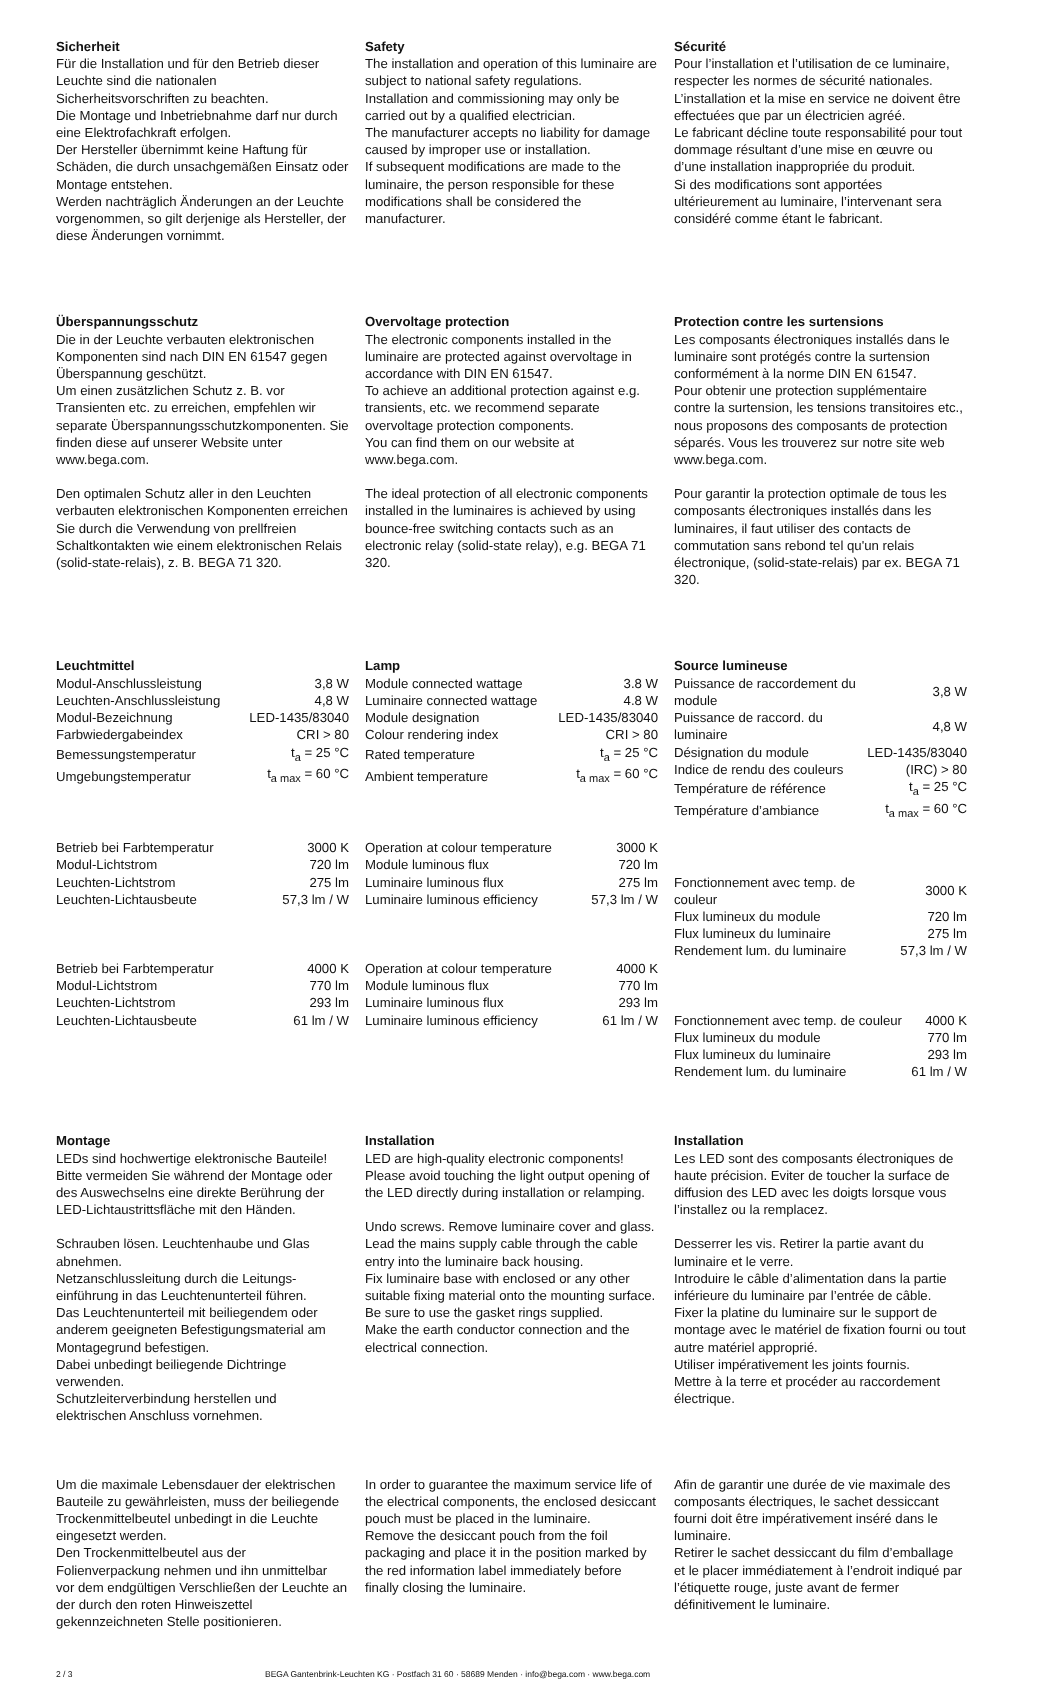Sicherheit
Für die Installation und für den Betrieb dieser Leuchte sind die nationalen Sicherheitsvorschriften zu beachten.
Die Montage und Inbetriebnahme darf nur durch eine Elektrofachkraft erfolgen.
Der Hersteller übernimmt keine Haftung für Schäden, die durch unsachgemäßen Einsatz oder Montage entstehen.
Werden nachträglich Änderungen an der Leuchte vorgenommen, so gilt derjenige als Hersteller, der diese Änderungen vornimmt.
Safety
The installation and operation of this luminaire are subject to national safety regulations.
Installation and commissioning may only be carried out by a qualified electrician.
The manufacturer accepts no liability for damage caused by improper use or installation.
If subsequent modifications are made to the luminaire, the person responsible for these modifications shall be considered the manufacturer.
Sécurité
Pour l’installation et l’utilisation de ce luminaire, respecter les normes de sécurité nationales.
L’installation et la mise en service ne doivent être effectuées que par un électricien agréé.
Le fabricant décline toute responsabilité pour tout dommage résultant d’une mise en œuvre ou d’une installation inappropriée du produit.
Si des modifications sont apportées ultérieurement au luminaire, l’intervenant sera considéré comme étant le fabricant.
Überspannungsschutz
Die in der Leuchte verbauten elektronischen Komponenten sind nach DIN EN 61547 gegen Überspannung geschützt.
Um einen zusätzlichen Schutz z. B. vor Transienten etc. zu erreichen, empfehlen wir separate Überspannungsschutzkomponenten. Sie finden diese auf unserer Website unter www.bega.com.
Den optimalen Schutz aller in den Leuchten verbauten elektronischen Komponenten erreichen Sie durch die Verwendung von prellfreien Schaltkontakten wie einem elektronischen Relais (solid-state-relais), z. B. BEGA 71 320.
Overvoltage protection
The electronic components installed in the luminaire are protected against overvoltage in accordance with DIN EN 61547.
To achieve an additional protection against e.g. transients, etc. we recommend separate overvoltage protection components.
You can find them on our website at www.bega.com.
The ideal protection of all electronic components installed in the luminaires is achieved by using bounce-free switching contacts such as an electronic relay (solid-state relay), e.g. BEGA 71 320.
Protection contre les surtensions
Les composants électroniques installés dans le luminaire sont protégés contre la surtension conformément à la norme DIN EN 61547.
Pour obtenir une protection supplémentaire contre la surtension, les tensions transitoires etc., nous proposons des composants de protection séparés. Vous les trouverez sur notre site web www.bega.com.
Pour garantir la protection optimale de tous les composants électroniques installés dans les luminaires, il faut utiliser des contacts de commutation sans rebond tel qu'un relais électronique, (solid-state-relais) par ex. BEGA 71 320.
Leuchtmittel
| Modul-Anschlussleistung | 3,8 W |
| Leuchten-Anschlussleistung | 4,8 W |
| Modul-Bezeichnung | LED-1435/83040 |
| Farbwiedergabeindex | CRI > 80 |
| Bemessungstemperatur | t<sub>a</sub> = 25 °C |
| Umgebungstemperatur | t<sub>a max</sub> = 60 °C |
| Betrieb bei Farbtemperatur | 3000 K |
| Modul-Lichtstrom | 720 lm |
| Leuchten-Lichtstrom | 275 lm |
| Leuchten-Lichtausbeute | 57,3 lm / W |
| Betrieb bei Farbtemperatur | 4000 K |
| Modul-Lichtstrom | 770 lm |
| Leuchten-Lichtstrom | 293 lm |
| Leuchten-Lichtausbeute | 61 lm / W |
Lamp
| Module connected wattage | 3.8 W |
| Luminaire connected wattage | 4.8 W |
| Module designation | LED-1435/83040 |
| Colour rendering index | CRI > 80 |
| Rated temperature | t<sub>a</sub> = 25 °C |
| Ambient temperature | t<sub>a max</sub> = 60 °C |
| Operation at colour temperature | 3000 K |
| Module luminous flux | 720 lm |
| Luminaire luminous flux | 275 lm |
| Luminaire luminous efficiency | 57,3 lm / W |
| Operation at colour temperature | 4000 K |
| Module luminous flux | 770 lm |
| Luminaire luminous flux | 293 lm |
| Luminaire luminous efficiency | 61 lm / W |
Source lumineuse
| Puissance de raccordement du module | 3,8 W |
| Puissance de raccord. du luminaire | 4,8 W |
| Désignation du module | LED-1435/83040 |
| Indice de rendu des couleurs | (IRC) > 80 |
| Température de référence | t<sub>a</sub> = 25 °C |
| Température d’ambiance | t<sub>a max</sub> = 60 °C |
| Fonctionnement avec temp. de couleur | 3000 K |
| Flux lumineux du module | 720 lm |
| Flux lumineux du luminaire | 275 lm |
| Rendement lum. du luminaire | 57,3 lm / W |
| Fonctionnement avec temp. de couleur | 4000 K |
| Flux lumineux du module | 770 lm |
| Flux lumineux du luminaire | 293 lm |
| Rendement lum. du luminaire | 61 lm / W |
Montage
LEDs sind hochwertige elektronische Bauteile! Bitte vermeiden Sie während der Montage oder des Auswechselns eine direkte Berührung der LED-Lichtaustrittsfläche mit den Händen.
Schrauben lösen. Leuchtenhaube und Glas abnehmen.
Netzanschlussleitung durch die Leitungs­einführung in das Leuchtenunterteil führen.
Das Leuchtenunterteil mit beiliegendem oder anderem geeigneten Befestigungsmaterial am Montagegrund befestigen.
Dabei unbedingt beiliegende Dichtringe verwenden.
Schutzleiterverbindung herstellen und elektrischen Anschluss vornehmen.
Installation
LED are high-quality electronic components! Please avoid touching the light output opening of the LED directly during installation or relamping.
Undo screws. Remove luminaire cover and glass.
Lead the mains supply cable through the cable entry into the luminaire back housing.
Fix luminaire base with enclosed or any other suitable fixing material onto the mounting surface.
Be sure to use the gasket rings supplied.
Make the earth conductor connection and the electrical connection.
Installation
Les LED sont des composants électroniques de haute précision. Eviter de toucher la surface de diffusion des LED avec les doigts lorsque vous l’installez ou la remplacez.
Desserrer les vis. Retirer la partie avant du luminaire et le verre.
Introduire le câble d’alimentation dans la partie inférieure du luminaire par l’entrée de câble.
Fixer la platine du luminaire sur le support de montage avec le matériel de fixation fourni ou tout autre matériel approprié.
Utiliser impérativement les joints fournis.
Mettre à la terre et procéder au raccordement électrique.
Um die maximale Lebensdauer der elektrischen Bauteile zu gewährleisten, muss der beiliegende Trockenmittelbeutel unbedingt in die Leuchte eingesetzt werden.
Den Trockenmittelbeutel aus der Folienverpackung nehmen und ihn unmittelbar vor dem endgültigen Verschließen der Leuchte an der durch den roten Hinweiszettel gekennzeichneten Stelle positionieren.
In order to guarantee the maximum service life of the electrical components, the enclosed desiccant pouch must be placed in the luminaire.
Remove the desiccant pouch from the foil packaging and place it in the position marked by the red information label immediately before finally closing the luminaire.
Afin de garantir une durée de vie maximale des composants électriques, le sachet dessiccant fourni doit être impérativement inséré dans le luminaire.
Retirer le sachet dessiccant du film d’emballage et le placer immédiatement à l’endroit indiqué par l’étiquette rouge, juste avant de fermer définitivement le luminaire.
2 / 3 BEGA Gantenbrink-Leuchten KG · Postfach 31 60 · 58689 Menden · info@bega.com · www.bega.com